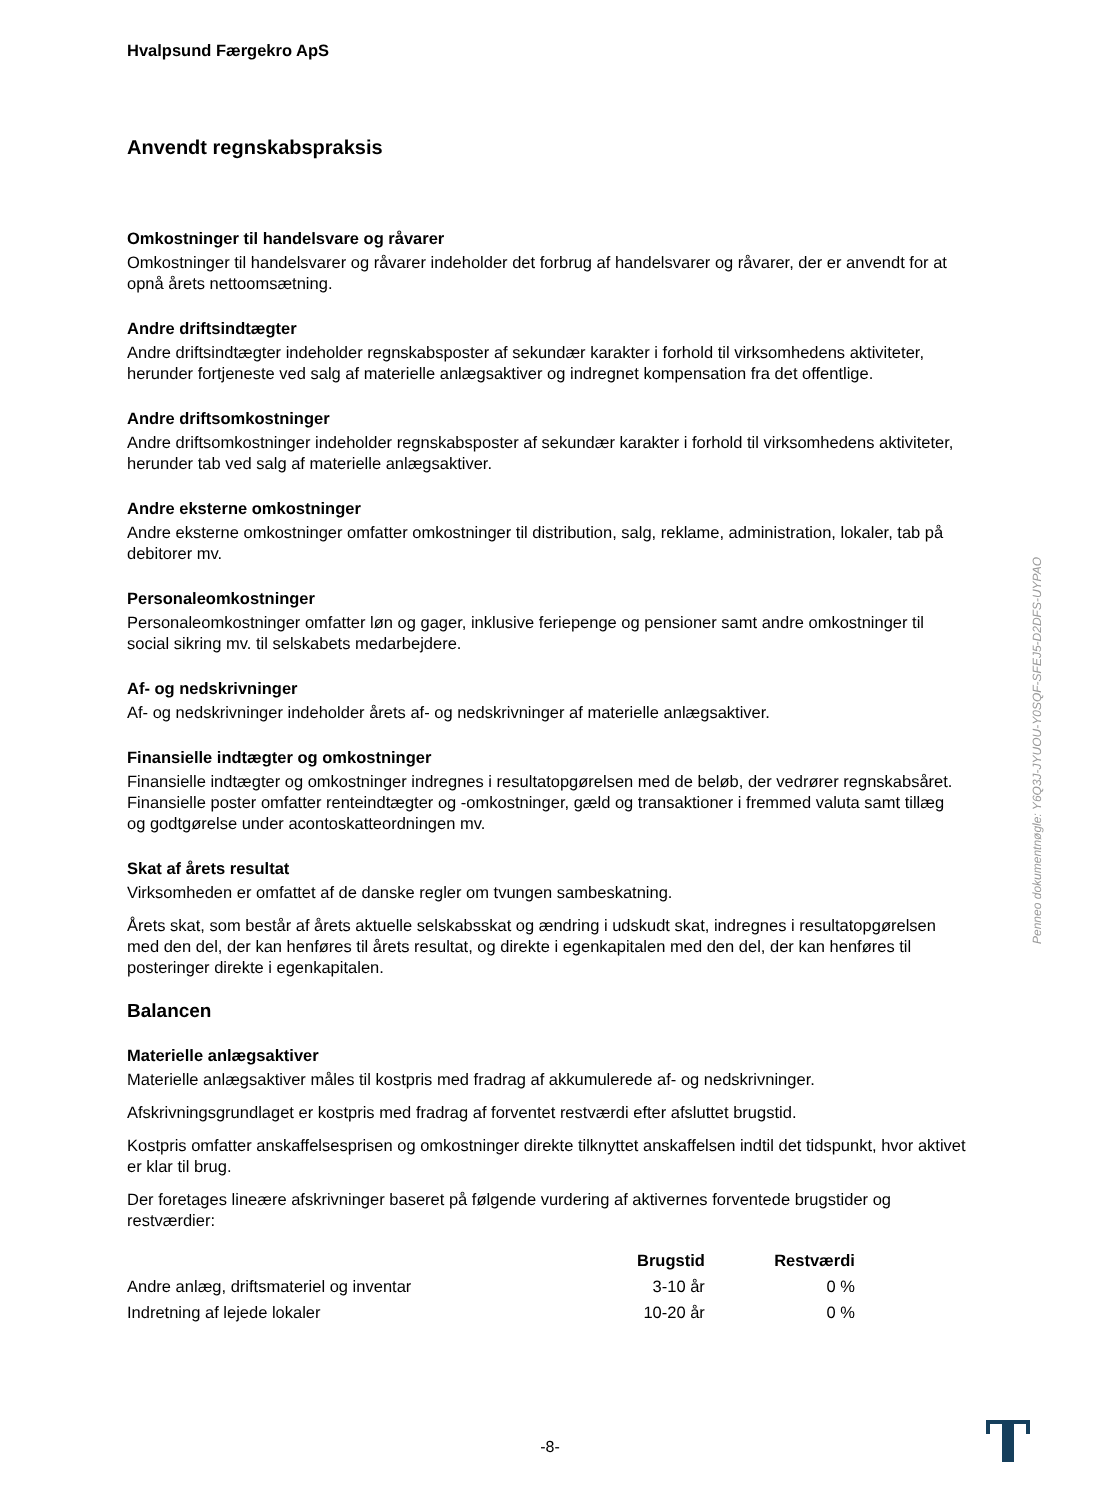Hvalpsund Færgekro ApS
Anvendt regnskabspraksis
Omkostninger til handelsvare og råvarer
Omkostninger til handelsvarer og råvarer indeholder det forbrug af handelsvarer og råvarer, der er anvendt for at opnå årets nettoomsætning.
Andre driftsindtægter
Andre driftsindtægter indeholder regnskabsposter af sekundær karakter i forhold til virksomhedens aktiviteter, herunder fortjeneste ved salg af materielle anlægsaktiver og indregnet kompensation fra det offentlige.
Andre driftsomkostninger
Andre driftsomkostninger indeholder regnskabsposter af sekundær karakter i forhold til virksomhedens aktiviteter, herunder tab ved salg af materielle anlægsaktiver.
Andre eksterne omkostninger
Andre eksterne omkostninger omfatter omkostninger til distribution, salg, reklame, administration, lokaler, tab på debitorer mv.
Personaleomkostninger
Personaleomkostninger omfatter løn og gager, inklusive feriepenge og pensioner samt andre omkostninger til social sikring mv. til selskabets medarbejdere.
Af- og nedskrivninger
Af- og nedskrivninger indeholder årets af- og nedskrivninger af materielle anlægsaktiver.
Finansielle indtægter og omkostninger
Finansielle indtægter og omkostninger indregnes i resultatopgørelsen med de beløb, der vedrører regnskabsåret. Finansielle poster omfatter renteindtægter og -omkostninger, gæld og transaktioner i fremmed valuta samt tillæg og godtgørelse under acontoskatteordningen mv.
Skat af årets resultat
Virksomheden er omfattet af de danske regler om tvungen sambeskatning.
Årets skat, som består af årets aktuelle selskabsskat og ændring i udskudt skat, indregnes i resultatopgørelsen med den del, der kan henføres til årets resultat, og direkte i egenkapitalen med den del, der kan henføres til posteringer direkte i egenkapitalen.
Balancen
Materielle anlægsaktiver
Materielle anlægsaktiver måles til kostpris med fradrag af akkumulerede af- og nedskrivninger.
Afskrivningsgrundlaget er kostpris med fradrag af forventet restværdi efter afsluttet brugstid.
Kostpris omfatter anskaffelsesprisen og omkostninger direkte tilknyttet anskaffelsen indtil det tidspunkt, hvor aktivet er klar til brug.
Der foretages lineære afskrivninger baseret på følgende vurdering af aktivernes forventede brugstider og restværdier:
| | | Brugstid | Restværdi |
| --- | --- | --- | --- |
| Andre anlæg, driftsmateriel og inventar | | 3-10 år | 0 % |
| Indretning af lejede lokaler | | 10-20 år | 0 % |
Penneo dokumentnøgle: Y6Q3J-JYUOU-Y0SQF-SFEJ5-D2DFS-UYPAO
-8-